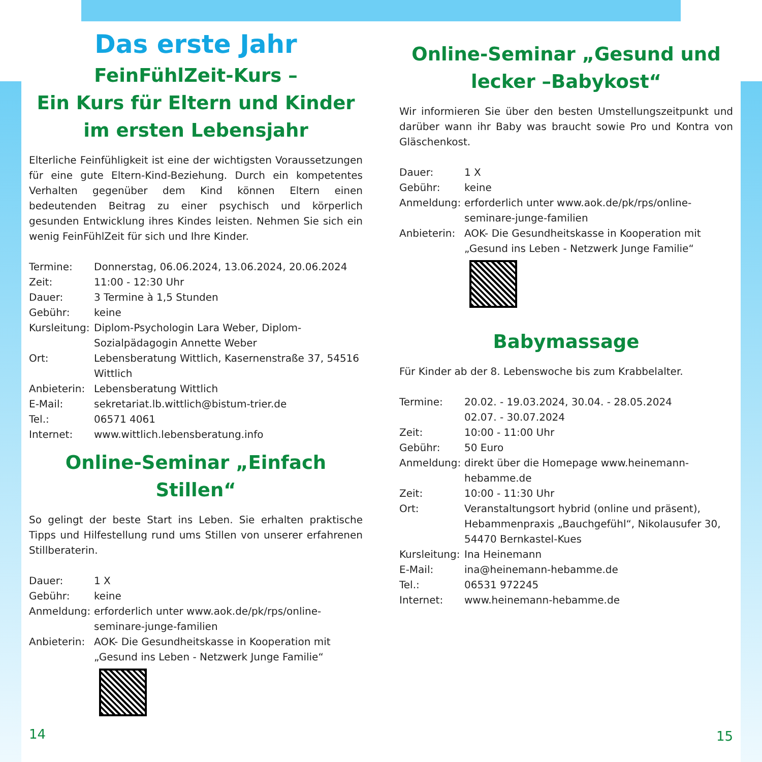Das erste Jahr
FeinFühlZeit-Kurs –
Ein Kurs für Eltern und Kinder
im ersten Lebensjahr
Elterliche Feinfühligkeit ist eine der wichtigsten Voraussetzungen für eine gute Eltern-Kind-Beziehung. Durch ein kompetentes Verhalten gegenüber dem Kind können Eltern einen bedeutenden Beitrag zu einer psychisch und körperlich gesunden Entwicklung ihres Kindes leisten. Nehmen Sie sich ein wenig FeinFühlZeit für sich und Ihre Kinder.
| Termine: | Donnerstag, 06.06.2024, 13.06.2024, 20.06.2024 |
| Zeit: | 11:00 - 12:30 Uhr |
| Dauer: | 3 Termine à 1,5 Stunden |
| Gebühr: | keine |
| Kursleitung: | Diplom-Psychologin Lara Weber, Diplom-Sozialpädagogin Annette Weber |
| Ort: | Lebensberatung Wittlich, Kasernenstraße 37, 54516 Wittlich |
| Anbieterin: | Lebensberatung Wittlich |
| E-Mail: | sekretariat.lb.wittlich@bistum-trier.de |
| Tel.: | 06571 4061 |
| Internet: | www.wittlich.lebensberatung.info |
Online-Seminar „Einfach Stillen“
So gelingt der beste Start ins Leben. Sie erhalten praktische Tipps und Hilfestellung rund ums Stillen von unserer erfahrenen Stillberaterin.
| Dauer: | 1 X |
| Gebühr: | keine |
| Anmeldung: | erforderlich unter www.aok.de/pk/rps/online-seminare-junge-familien |
| Anbieterin: | AOK- Die Gesundheitskasse in Kooperation mit „Gesund ins Leben - Netzwerk Junge Familie“ |
14
Online-Seminar „Gesund und lecker –Babykost“
Wir informieren Sie über den besten Umstellungszeitpunkt und darüber wann ihr Baby was braucht sowie Pro und Kontra von Gläschenkost.
| Dauer: | 1 X |
| Gebühr: | keine |
| Anmeldung: | erforderlich unter www.aok.de/pk/rps/online-seminare-junge-familien |
| Anbieterin: | AOK- Die Gesundheitskasse in Kooperation mit „Gesund ins Leben - Netzwerk Junge Familie“ |
Babymassage
Für Kinder ab der 8. Lebenswoche bis zum Krabbelalter.
| Termine: | 20.02. - 19.03.2024, 30.04. - 28.05.2024 02.07. - 30.07.2024 |
| Zeit: | 10:00 - 11:00 Uhr |
| Gebühr: | 50 Euro |
| Anmeldung: | direkt über die Homepage www.heinemann-hebamme.de |
| Zeit: | 10:00 - 11:30 Uhr |
| Ort: | Veranstaltungsort hybrid (online und präsent), Hebammenpraxis „Bauchgefühl“, Nikolausufer 30, 54470 Bernkastel-Kues |
| Kursleitung: | Ina Heinemann |
| E-Mail: | ina@heinemann-hebamme.de |
| Tel.: | 06531 972245 |
| Internet: | www.heinemann-hebamme.de |
15